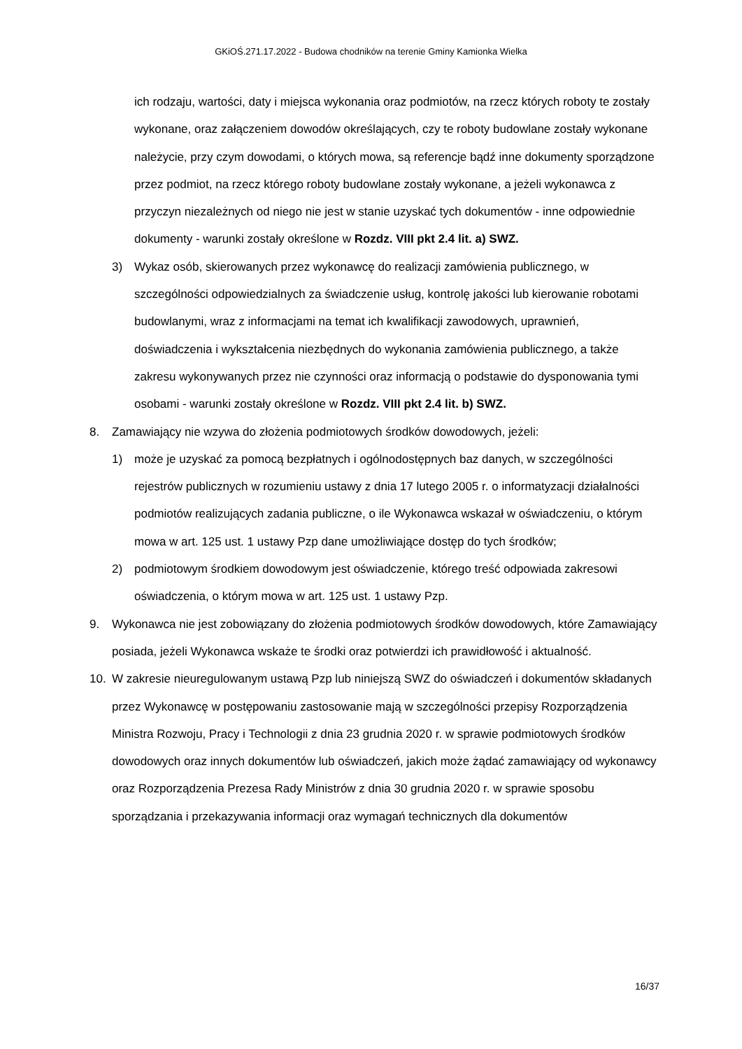GKiOŚ.271.17.2022 - Budowa chodników na terenie Gminy Kamionka Wielka
ich rodzaju, wartości, daty i miejsca wykonania oraz podmiotów, na rzecz których roboty te zostały wykonane, oraz załączeniem dowodów określających, czy te roboty budowlane zostały wykonane należycie, przy czym dowodami, o których mowa, są referencje bądź inne dokumenty sporządzone przez podmiot, na rzecz którego roboty budowlane zostały wykonane, a jeżeli wykonawca z przyczyn niezależnych od niego nie jest w stanie uzyskać tych dokumentów - inne odpowiednie dokumenty - warunki zostały określone w Rozdz. VIII pkt 2.4 lit. a) SWZ.
3) Wykaz osób, skierowanych przez wykonawcę do realizacji zamówienia publicznego, w szczególności odpowiedzialnych za świadczenie usług, kontrolę jakości lub kierowanie robotami budowlanymi, wraz z informacjami na temat ich kwalifikacji zawodowych, uprawnień, doświadczenia i wykształcenia niezbędnych do wykonania zamówienia publicznego, a także zakresu wykonywanych przez nie czynności oraz informacją o podstawie do dysponowania tymi osobami - warunki zostały określone w Rozdz. VIII pkt 2.4 lit. b) SWZ.
8. Zamawiający nie wzywa do złożenia podmiotowych środków dowodowych, jeżeli:
1) może je uzyskać za pomocą bezpłatnych i ogólnodostępnych baz danych, w szczególności rejestrów publicznych w rozumieniu ustawy z dnia 17 lutego 2005 r. o informatyzacji działalności podmiotów realizujących zadania publiczne, o ile Wykonawca wskazał w oświadczeniu, o którym mowa w art. 125 ust. 1 ustawy Pzp dane umożliwiające dostęp do tych środków;
2) podmiotowym środkiem dowodowym jest oświadczenie, którego treść odpowiada zakresowi oświadczenia, o którym mowa w art. 125 ust. 1 ustawy Pzp.
9. Wykonawca nie jest zobowiązany do złożenia podmiotowych środków dowodowych, które Zamawiający posiada, jeżeli Wykonawca wskaże te środki oraz potwierdzi ich prawidłowość i aktualność.
10. W zakresie nieuregulowanym ustawą Pzp lub niniejszą SWZ do oświadczeń i dokumentów składanych przez Wykonawcę w postępowaniu zastosowanie mają w szczególności przepisy Rozporządzenia Ministra Rozwoju, Pracy i Technologii z dnia 23 grudnia 2020 r. w sprawie podmiotowych środków dowodowych oraz innych dokumentów lub oświadczeń, jakich może żądać zamawiający od wykonawcy oraz Rozporządzenia Prezesa Rady Ministrów z dnia 30 grudnia 2020 r. w sprawie sposobu sporządzania i przekazywania informacji oraz wymagań technicznych dla dokumentów
16/37